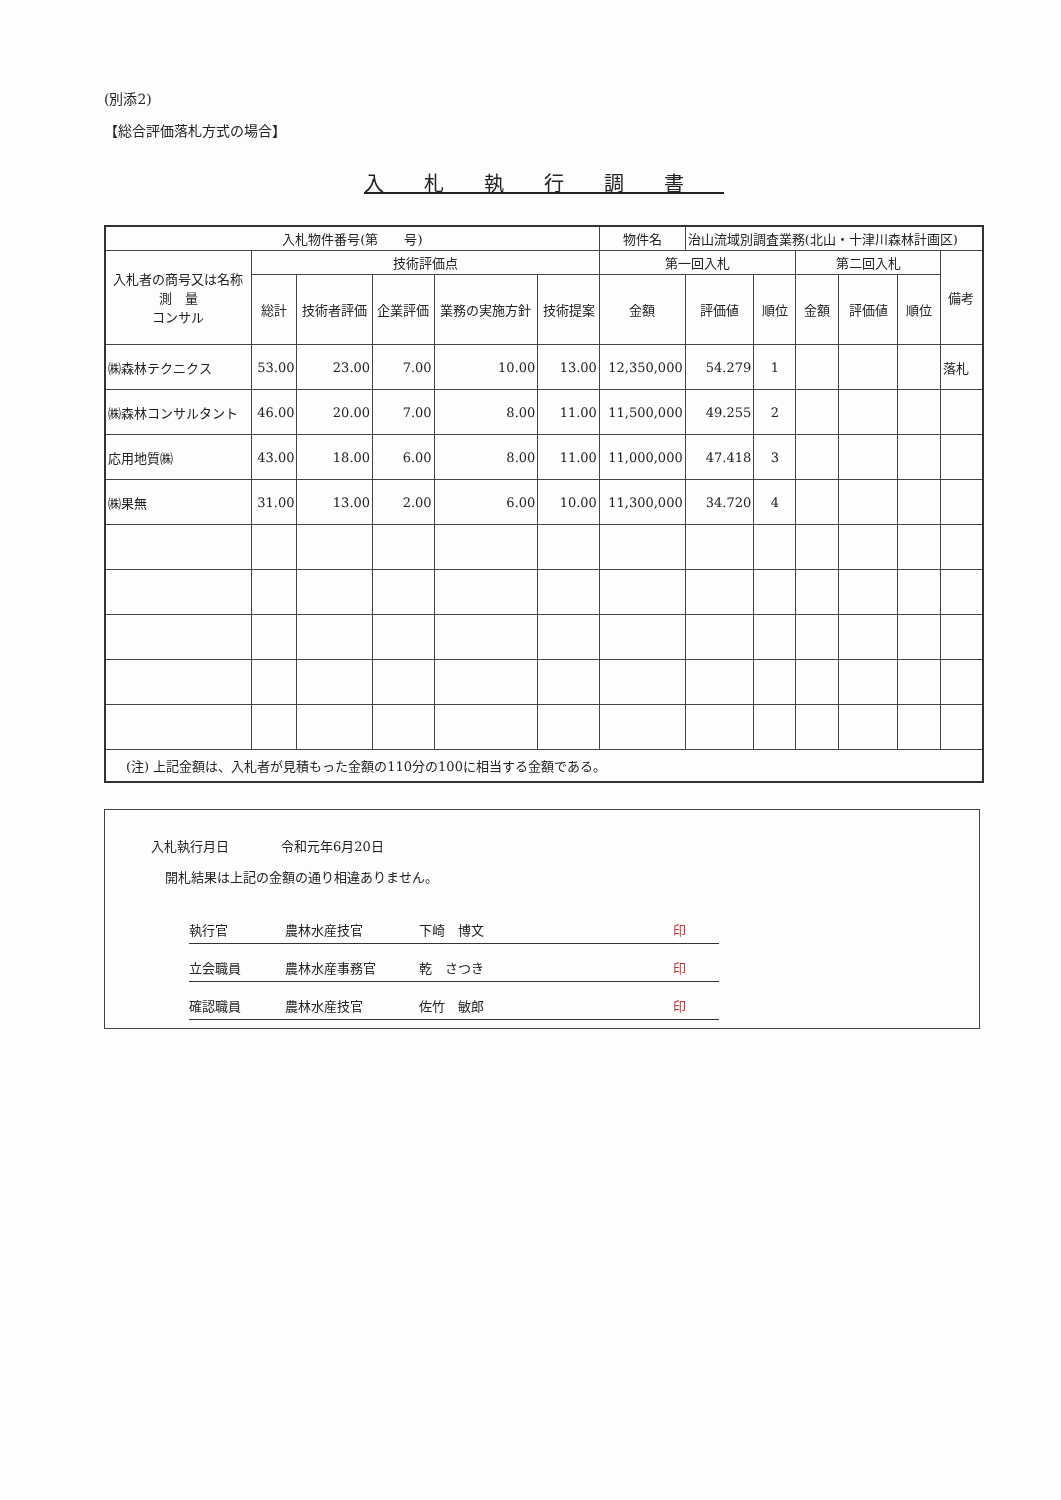(別添2)
【総合評価落札方式の場合】
入札執行調書
| 入札物件番号(第 号) | | | | | | 物件名 | 治山流域別調査業務(北山・十津川森林計画区) | | | | | |
| 入札者の商号又は名称 測 量 コンサル | 技術評価点 | | | | | 第一回入札 | | | 第二回入札 | | | 備考 |
| | 総計 | 技術者評価 | 企業評価 | 業務の実施方針 | 技術提案 | 金額 | 評価値 | 順位 | 金額 | 評価値 | 順位 | |
| ㈱森林テクニクス | 53.00 | 23.00 | 7.00 | 10.00 | 13.00 | 12,350,000 | 54.279 | 1 | | | | 落札 |
| ㈱森林コンサルタント | 46.00 | 20.00 | 7.00 | 8.00 | 11.00 | 11,500,000 | 49.255 | 2 | | | | |
| 応用地質㈱ | 43.00 | 18.00 | 6.00 | 8.00 | 11.00 | 11,000,000 | 47.418 | 3 | | | | |
| ㈱果無 | 31.00 | 13.00 | 2.00 | 6.00 | 10.00 | 11,300,000 | 34.720 | 4 | | | | |
| (注) 上記金額は、入札者が見積もった金額の110分の100に相当する金額である。 | | | | | | | | | | | | |
入札執行月日　　　　令和元年6月20日
開札結果は上記の金額の通り相違ありません。
執行官 農林水産技官 下崎　博文 印
立会職員 農林水産事務官 乾　さつき 印
確認職員 農林水産技官 佐竹　敏郎 印